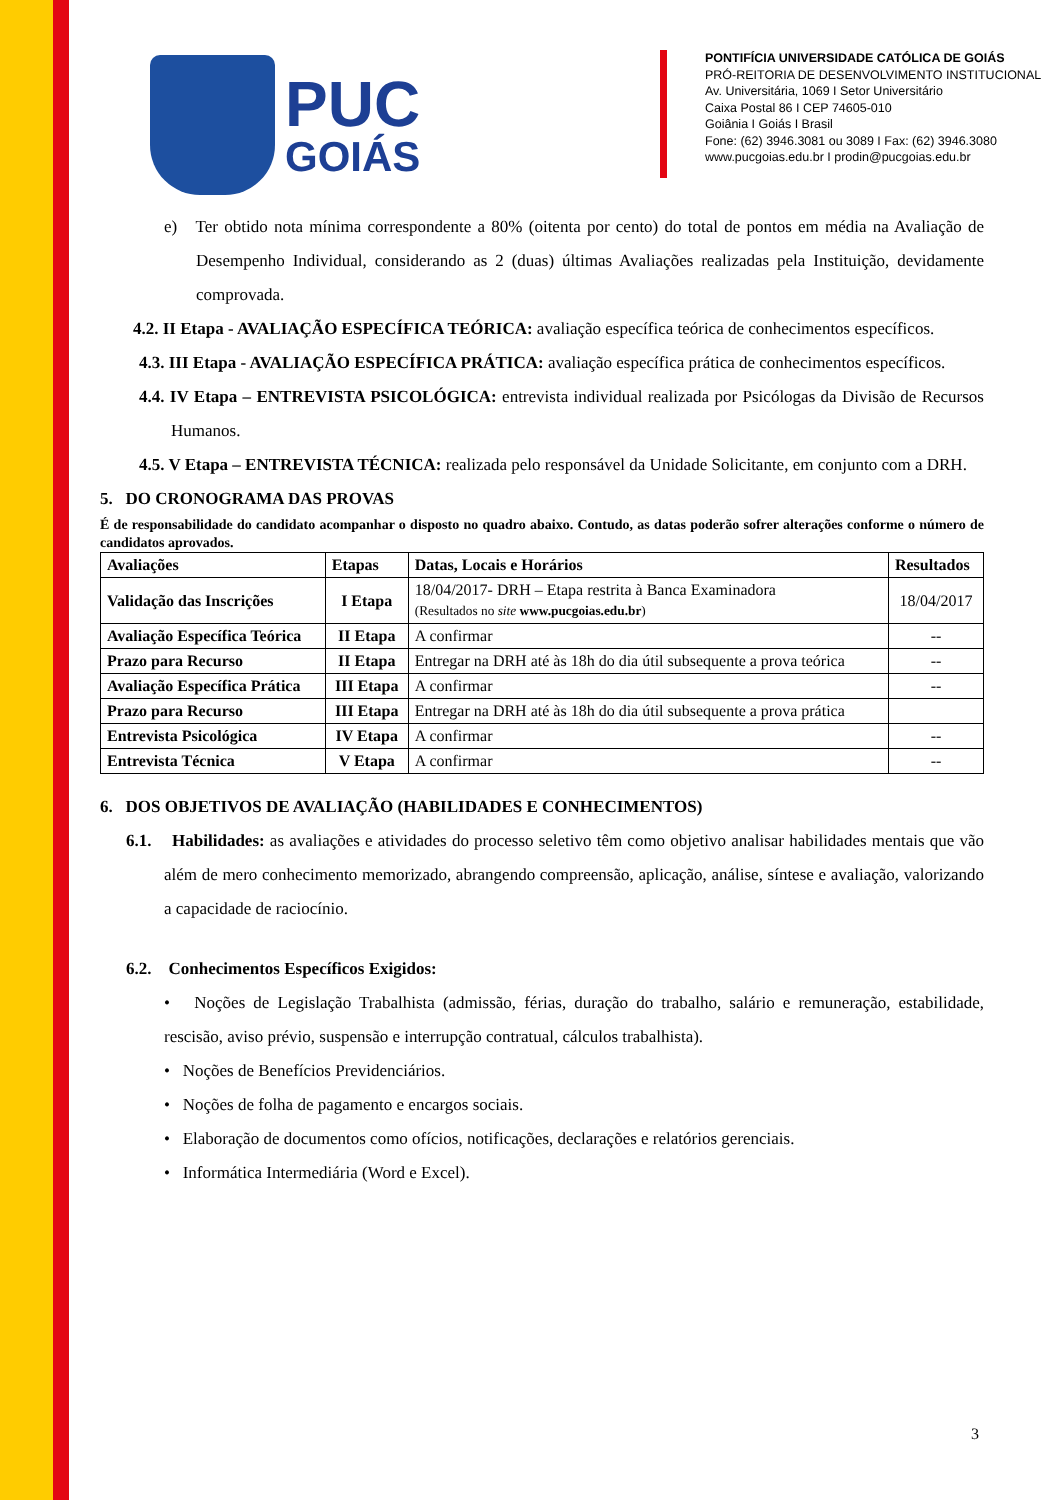PUC
GOIÁS
PONTIFÍCIA UNIVERSIDADE CATÓLICA DE GOIÁS
PRÓ-REITORIA DE DESENVOLVIMENTO INSTITUCIONAL
Av. Universitária, 1069 I Setor Universitário
Caixa Postal 86 I CEP 74605-010
Goiânia I Goiás I Brasil
Fone: (62) 3946.3081 ou 3089 I Fax: (62) 3946.3080
www.pucgoias.edu.br I prodin@pucgoias.edu.br
e) Ter obtido nota mínima correspondente a 80% (oitenta por cento) do total de pontos em média na Avaliação de Desempenho Individual, considerando as 2 (duas) últimas Avaliações realizadas pela Instituição, devidamente comprovada.
4.2. II Etapa - AVALIAÇÃO ESPECÍFICA TEÓRICA: avaliação específica teórica de conhecimentos específicos.
4.3. III Etapa - AVALIAÇÃO ESPECÍFICA PRÁTICA: avaliação específica prática de conhecimentos específicos.
4.4. IV Etapa – ENTREVISTA PSICOLÓGICA: entrevista individual realizada por Psicólogas da Divisão de Recursos Humanos.
4.5. V Etapa – ENTREVISTA TÉCNICA: realizada pelo responsável da Unidade Solicitante, em conjunto com a DRH.
5. DO CRONOGRAMA DAS PROVAS
É de responsabilidade do candidato acompanhar o disposto no quadro abaixo. Contudo, as datas poderão sofrer alterações conforme o número de candidatos aprovados.
| Avaliações | Etapas | Datas, Locais e Horários | Resultados |
| --- | --- | --- | --- |
| Validação das Inscrições | I Etapa | 18/04/2017- DRH – Etapa restrita à Banca Examinadora (Resultados no site www.pucgoias.edu.br ) | 18/04/2017 |
| Avaliação Específica Teórica | II Etapa | A confirmar | -- |
| Prazo para Recurso | II Etapa | Entregar na DRH até às 18h do dia útil subsequente a prova teórica | -- |
| Avaliação Específica Prática | III Etapa | A confirmar | -- |
| Prazo para Recurso | III Etapa | Entregar na DRH até às 18h do dia útil subsequente a prova prática | |
| Entrevista Psicológica | IV Etapa | A confirmar | -- |
| Entrevista Técnica | V Etapa | A confirmar | -- |
6. DOS OBJETIVOS DE AVALIAÇÃO (HABILIDADES E CONHECIMENTOS)
6.1. Habilidades: as avaliações e atividades do processo seletivo têm como objetivo analisar habilidades mentais que vão além de mero conhecimento memorizado, abrangendo compreensão, aplicação, análise, síntese e avaliação, valorizando a capacidade de raciocínio.
6.2. Conhecimentos Específicos Exigidos:
• Noções de Legislação Trabalhista (admissão, férias, duração do trabalho, salário e remuneração, estabilidade, rescisão, aviso prévio, suspensão e interrupção contratual, cálculos trabalhista).
• Noções de Benefícios Previdenciários.
• Noções de folha de pagamento e encargos sociais.
• Elaboração de documentos como ofícios, notificações, declarações e relatórios gerenciais.
• Informática Intermediária (Word e Excel).
3